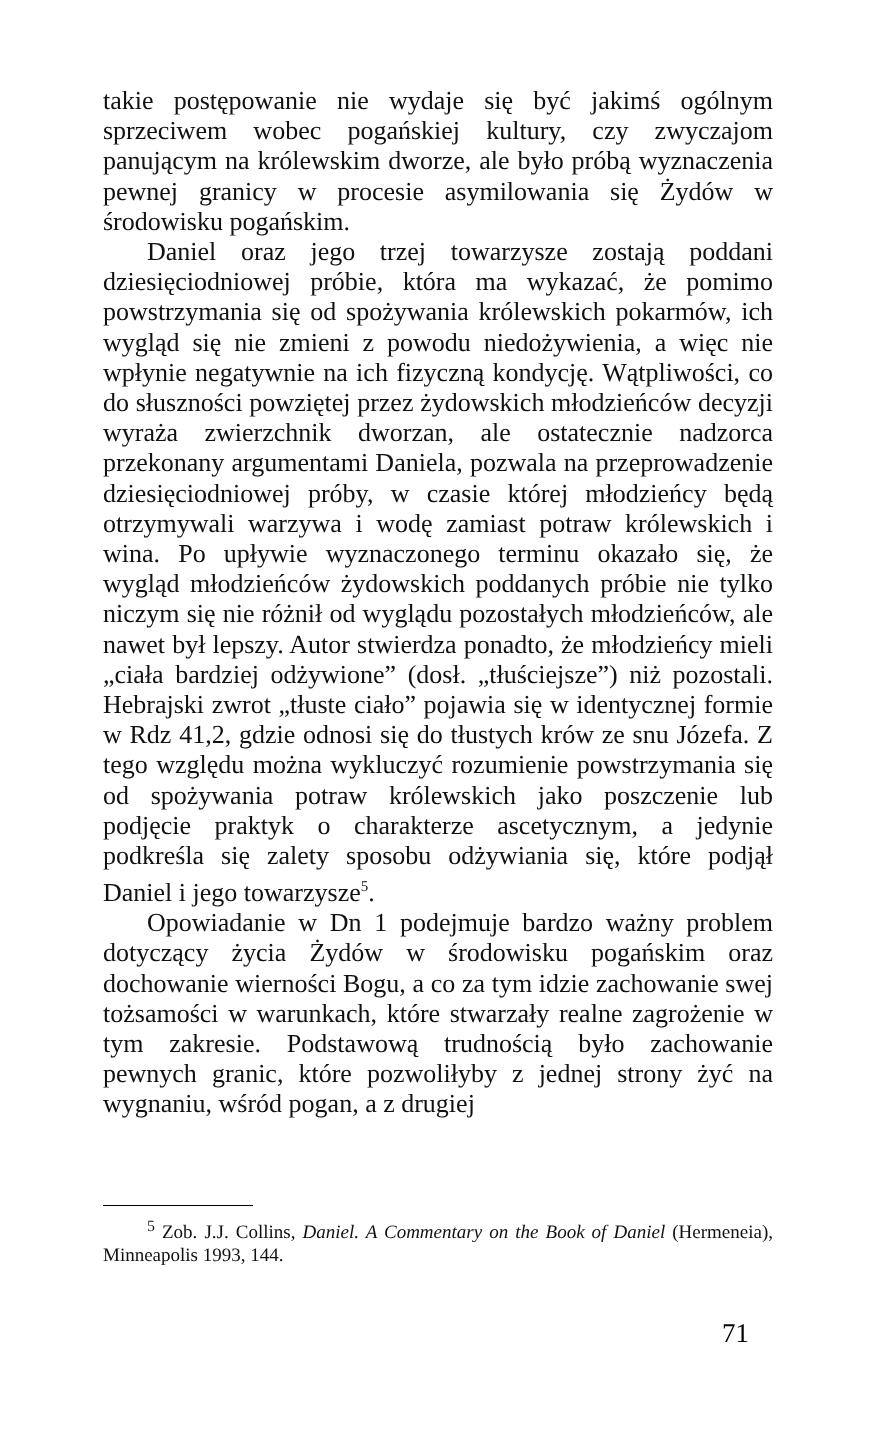takie postępowanie nie wydaje się być jakimś ogólnym sprzeciwem wobec pogańskiej kultury, czy zwyczajom panującym na królewskim dworze, ale było próbą wyznaczenia pewnej granicy w procesie asymilowania się Żydów w środowisku pogańskim.
Daniel oraz jego trzej towarzysze zostają poddani dziesięciodniowej próbie, która ma wykazać, że pomimo powstrzymania się od spożywania królewskich pokarmów, ich wygląd się nie zmieni z powodu niedożywienia, a więc nie wpłynie negatywnie na ich fizyczną kondycję. Wątpliwości, co do słuszności powziętej przez żydowskich młodzieńców decyzji wyraża zwierzchnik dworzan, ale ostatecznie nadzorca przekonany argumentami Daniela, pozwala na przeprowadzenie dziesięciodniowej próby, w czasie której młodzieńcy będą otrzymywali warzywa i wodę zamiast potraw królewskich i wina. Po upływie wyznaczonego terminu okazało się, że wygląd młodzieńców żydowskich poddanych próbie nie tylko niczym się nie różnił od wyglądu pozostałych młodzieńców, ale nawet był lepszy. Autor stwierdza ponadto, że młodzieńcy mieli „ciała bardziej odżywione” (dosł. „tłuściejsze”) niż pozostali. Hebrajski zwrot „tłuste ciało” pojawia się w identycznej formie w Rdz 41,2, gdzie odnosi się do tłustych krów ze snu Józefa. Z tego względu można wykluczyć rozumienie powstrzymania się od spożywania potraw królewskich jako poszczenie lub podjęcie praktyk o charakterze ascetycznym, a jedynie podkreśla się zalety sposobu odżywiania się, które podjął Daniel i jego towarzysze<sup>5</sup>.
Opowiadanie w Dn 1 podejmuje bardzo ważny problem dotyczący życia Żydów w środowisku pogańskim oraz dochowanie wierności Bogu, a co za tym idzie zachowanie swej tożsamości w warunkach, które stwarzały realne zagrożenie w tym zakresie. Podstawową trudnością było zachowanie pewnych granic, które pozwoliłyby z jednej strony żyć na wygnaniu, wśród pogan, a z drugiej
<sup>5</sup> Zob. J.J. Collins, Daniel. A Commentary on the Book of Daniel (Hermeneia), Minneapolis 1993, 144.
71